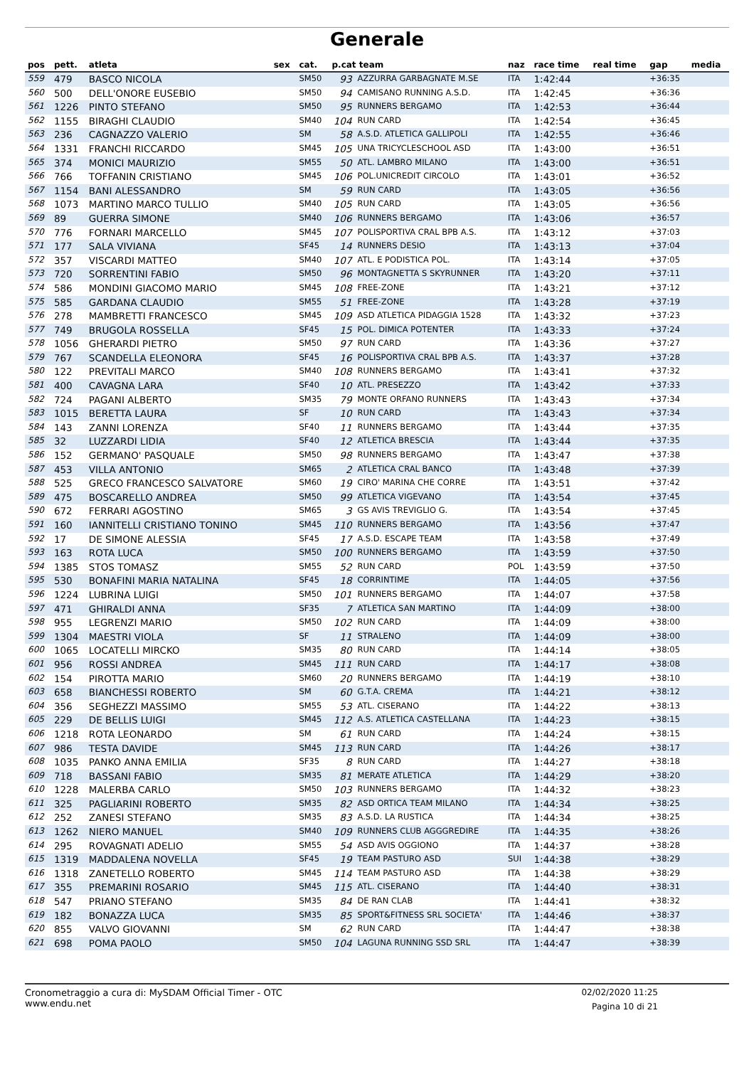Generale
| pos | pett. | atleta | sex | cat. | p.cat team | | naz | race time | real time | gap | media |
| --- | --- | --- | --- | --- | --- | --- | --- | --- | --- | --- | --- |
| 559 | 479 | BASCO NICOLA | | SM50 | 93 | AZZURRA GARBAGNATE M.SE | ITA | 1:42:44 | | +36:35 | |
| 560 | 500 | DELL'ONORE EUSEBIO | | SM50 | 94 | CAMISANO RUNNING A.S.D. | ITA | 1:42:45 | | +36:36 | |
| 561 | 1226 | PINTO STEFANO | | SM50 | 95 | RUNNERS BERGAMO | ITA | 1:42:53 | | +36:44 | |
| 562 | 1155 | BIRAGHI CLAUDIO | | SM40 | 104 | RUN CARD | ITA | 1:42:54 | | +36:45 | |
| 563 | 236 | CAGNAZZO VALERIO | | SM | 58 | A.S.D. ATLETICA GALLIPOLI | ITA | 1:42:55 | | +36:46 | |
| 564 | 1331 | FRANCHI RICCARDO | | SM45 | 105 | UNA TRICYCLESCHOOL ASD | ITA | 1:43:00 | | +36:51 | |
| 565 | 374 | MONICI MAURIZIO | | SM55 | 50 | ATL. LAMBRO MILANO | ITA | 1:43:00 | | +36:51 | |
| 566 | 766 | TOFFANIN CRISTIANO | | SM45 | 106 | POL.UNICREDIT CIRCOLO | ITA | 1:43:01 | | +36:52 | |
| 567 | 1154 | BANI ALESSANDRO | | SM | 59 | RUN CARD | ITA | 1:43:05 | | +36:56 | |
| 568 | 1073 | MARTINO MARCO TULLIO | | SM40 | 105 | RUN CARD | ITA | 1:43:05 | | +36:56 | |
| 569 | 89 | GUERRA SIMONE | | SM40 | 106 | RUNNERS BERGAMO | ITA | 1:43:06 | | +36:57 | |
| 570 | 776 | FORNARI MARCELLO | | SM45 | 107 | POLISPORTIVA CRAL BPB A.S. | ITA | 1:43:12 | | +37:03 | |
| 571 | 177 | SALA VIVIANA | | SF45 | 14 | RUNNERS DESIO | ITA | 1:43:13 | | +37:04 | |
| 572 | 357 | VISCARDI MATTEO | | SM40 | 107 | ATL. E PODISTICA POL. | ITA | 1:43:14 | | +37:05 | |
| 573 | 720 | SORRENTINI FABIO | | SM50 | 96 | MONTAGNETTA S SKYRUNNER | ITA | 1:43:20 | | +37:11 | |
| 574 | 586 | MONDINI GIACOMO MARIO | | SM45 | 108 | FREE-ZONE | ITA | 1:43:21 | | +37:12 | |
| 575 | 585 | GARDANA CLAUDIO | | SM55 | 51 | FREE-ZONE | ITA | 1:43:28 | | +37:19 | |
| 576 | 278 | MAMBRETTI FRANCESCO | | SM45 | 109 | ASD ATLETICA PIDAGGIA 1528 | ITA | 1:43:32 | | +37:23 | |
| 577 | 749 | BRUGOLA ROSSELLA | | SF45 | 15 | POL. DIMICA POTENTER | ITA | 1:43:33 | | +37:24 | |
| 578 | 1056 | GHERARDI PIETRO | | SM50 | 97 | RUN CARD | ITA | 1:43:36 | | +37:27 | |
| 579 | 767 | SCANDELLA ELEONORA | | SF45 | 16 | POLISPORTIVA CRAL BPB A.S. | ITA | 1:43:37 | | +37:28 | |
| 580 | 122 | PREVITALI MARCO | | SM40 | 108 | RUNNERS BERGAMO | ITA | 1:43:41 | | +37:32 | |
| 581 | 400 | CAVAGNA LARA | | SF40 | 10 | ATL. PRESEZZO | ITA | 1:43:42 | | +37:33 | |
| 582 | 724 | PAGANI ALBERTO | | SM35 | 79 | MONTE ORFANO RUNNERS | ITA | 1:43:43 | | +37:34 | |
| 583 | 1015 | BERETTA LAURA | | SF | 10 | RUN CARD | ITA | 1:43:43 | | +37:34 | |
| 584 | 143 | ZANNI LORENZA | | SF40 | 11 | RUNNERS BERGAMO | ITA | 1:43:44 | | +37:35 | |
| 585 | 32 | LUZZARDI LIDIA | | SF40 | 12 | ATLETICA BRESCIA | ITA | 1:43:44 | | +37:35 | |
| 586 | 152 | GERMANO' PASQUALE | | SM50 | 98 | RUNNERS BERGAMO | ITA | 1:43:47 | | +37:38 | |
| 587 | 453 | VILLA ANTONIO | | SM65 | 2 | ATLETICA CRAL BANCO | ITA | 1:43:48 | | +37:39 | |
| 588 | 525 | GRECO FRANCESCO SALVATORE | | SM60 | 19 | CIRO' MARINA CHE CORRE | ITA | 1:43:51 | | +37:42 | |
| 589 | 475 | BOSCARELLO ANDREA | | SM50 | 99 | ATLETICA VIGEVANO | ITA | 1:43:54 | | +37:45 | |
| 590 | 672 | FERRARI AGOSTINO | | SM65 | 3 | GS AVIS TREVIGLIO G. | ITA | 1:43:54 | | +37:45 | |
| 591 | 160 | IANNITELLI CRISTIANO TONINO | | SM45 | 110 | RUNNERS BERGAMO | ITA | 1:43:56 | | +37:47 | |
| 592 | 17 | DE SIMONE ALESSIA | | SF45 | 17 | A.S.D. ESCAPE TEAM | ITA | 1:43:58 | | +37:49 | |
| 593 | 163 | ROTA LUCA | | SM50 | 100 | RUNNERS BERGAMO | ITA | 1:43:59 | | +37:50 | |
| 594 | 1385 | STOS TOMASZ | | SM55 | 52 | RUN CARD | POL | 1:43:59 | | +37:50 | |
| 595 | 530 | BONAFINI MARIA NATALINA | | SF45 | 18 | CORRINTIME | ITA | 1:44:05 | | +37:56 | |
| 596 | 1224 | LUBRINA LUIGI | | SM50 | 101 | RUNNERS BERGAMO | ITA | 1:44:07 | | +37:58 | |
| 597 | 471 | GHIRALDI ANNA | | SF35 | 7 | ATLETICA SAN MARTINO | ITA | 1:44:09 | | +38:00 | |
| 598 | 955 | LEGRENZI MARIO | | SM50 | 102 | RUN CARD | ITA | 1:44:09 | | +38:00 | |
| 599 | 1304 | MAESTRI VIOLA | | SF | 11 | STRALENO | ITA | 1:44:09 | | +38:00 | |
| 600 | 1065 | LOCATELLI MIRCKO | | SM35 | 80 | RUN CARD | ITA | 1:44:14 | | +38:05 | |
| 601 | 956 | ROSSI ANDREA | | SM45 | 111 | RUN CARD | ITA | 1:44:17 | | +38:08 | |
| 602 | 154 | PIROTTA MARIO | | SM60 | 20 | RUNNERS BERGAMO | ITA | 1:44:19 | | +38:10 | |
| 603 | 658 | BIANCHESSI ROBERTO | | SM | 60 | G.T.A. CREMA | ITA | 1:44:21 | | +38:12 | |
| 604 | 356 | SEGHEZZI MASSIMO | | SM55 | 53 | ATL. CISERANO | ITA | 1:44:22 | | +38:13 | |
| 605 | 229 | DE BELLIS LUIGI | | SM45 | 112 | A.S. ATLETICA CASTELLANA | ITA | 1:44:23 | | +38:15 | |
| 606 | 1218 | ROTA LEONARDO | | SM | 61 | RUN CARD | ITA | 1:44:24 | | +38:15 | |
| 607 | 986 | TESTA DAVIDE | | SM45 | 113 | RUN CARD | ITA | 1:44:26 | | +38:17 | |
| 608 | 1035 | PANKO ANNA EMILIA | | SF35 | 8 | RUN CARD | ITA | 1:44:27 | | +38:18 | |
| 609 | 718 | BASSANI FABIO | | SM35 | 81 | MERATE ATLETICA | ITA | 1:44:29 | | +38:20 | |
| 610 | 1228 | MALERBA CARLO | | SM50 | 103 | RUNNERS BERGAMO | ITA | 1:44:32 | | +38:23 | |
| 611 | 325 | PAGLIARINI ROBERTO | | SM35 | 82 | ASD ORTICA TEAM MILANO | ITA | 1:44:34 | | +38:25 | |
| 612 | 252 | ZANESI STEFANO | | SM35 | 83 | A.S.D. LA RUSTICA | ITA | 1:44:34 | | +38:25 | |
| 613 | 1262 | NIERO MANUEL | | SM40 | 109 | RUNNERS CLUB AGGGREDIRE | ITA | 1:44:35 | | +38:26 | |
| 614 | 295 | ROVAGNATI ADELIO | | SM55 | 54 | ASD AVIS OGGIONO | ITA | 1:44:37 | | +38:28 | |
| 615 | 1319 | MADDALENA NOVELLA | | SF45 | 19 | TEAM PASTURO ASD | SUI | 1:44:38 | | +38:29 | |
| 616 | 1318 | ZANETELLO ROBERTO | | SM45 | 114 | TEAM PASTURO ASD | ITA | 1:44:38 | | +38:29 | |
| 617 | 355 | PREMARINI ROSARIO | | SM45 | 115 | ATL. CISERANO | ITA | 1:44:40 | | +38:31 | |
| 618 | 547 | PRIANO STEFANO | | SM35 | 84 | DE RAN CLAB | ITA | 1:44:41 | | +38:32 | |
| 619 | 182 | BONAZZA LUCA | | SM35 | 85 | SPORT&FITNESS SRL SOCIETA' | ITA | 1:44:46 | | +38:37 | |
| 620 | 855 | VALVO GIOVANNI | | SM | 62 | RUN CARD | ITA | 1:44:47 | | +38:38 | |
| 621 | 698 | POMA PAOLO | | SM50 | 104 | LAGUNA RUNNING SSD SRL | ITA | 1:44:47 | | +38:39 | |
Cronometraggio a cura di: MySDAM Official Timer - OTC
www.endu.net
02/02/2020 11:25
Pagina 10 di 21